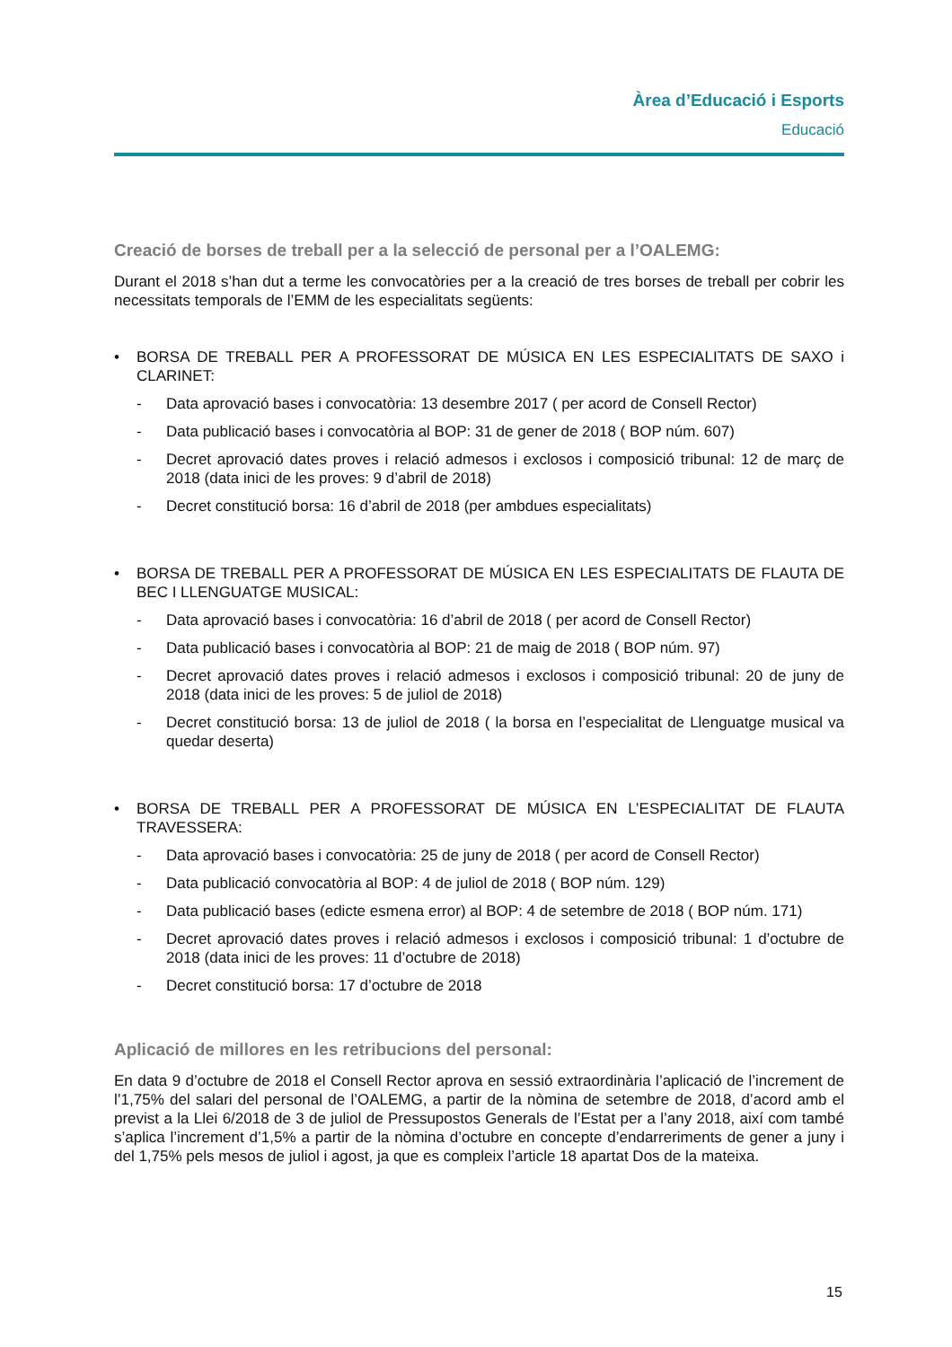Àrea d’Educació i Esports
Educació
Creació de borses de treball per a la selecció de personal per a l’OALEMG:
Durant el 2018 s’han dut a terme les convocatòries per a la creació de tres borses de treball per cobrir les necessitats temporals de l’EMM de les especialitats següents:
• BORSA DE TREBALL PER A PROFESSORAT DE MÚSICA EN LES ESPECIALITATS DE SAXO i CLARINET:
- Data aprovació bases i convocatòria: 13 desembre 2017 ( per acord de Consell Rector)
- Data publicació bases i convocatòria al BOP: 31 de gener de 2018 ( BOP núm. 607)
- Decret aprovació dates proves i relació admesos i exclosos i composició tribunal: 12 de març de 2018 (data inici de les proves: 9 d’abril de 2018)
- Decret constitució borsa: 16 d’abril de 2018 (per ambdues especialitats)
• BORSA DE TREBALL PER A PROFESSORAT DE MÚSICA EN LES ESPECIALITATS DE FLAUTA DE BEC I LLENGUATGE MUSICAL:
- Data aprovació bases i convocatòria: 16 d’abril de 2018 ( per acord de Consell Rector)
- Data publicació bases i convocatòria al BOP: 21 de maig de 2018 ( BOP núm. 97)
- Decret aprovació dates proves i relació admesos i exclosos i composició tribunal: 20 de juny de 2018 (data inici de les proves: 5 de juliol de 2018)
- Decret constitució borsa: 13 de juliol de 2018 ( la borsa en l’especialitat de Llenguatge musical va quedar deserta)
• BORSA DE TREBALL PER A PROFESSORAT DE MÚSICA EN L’ESPECIALITAT DE FLAUTA TRAVESSERA:
- Data aprovació bases i convocatòria: 25 de juny de 2018 ( per acord de Consell Rector)
- Data publicació convocatòria al BOP: 4 de juliol de 2018 ( BOP núm. 129)
- Data publicació bases (edicte esmena error) al BOP: 4 de setembre de 2018 ( BOP núm. 171)
- Decret aprovació dates proves i relació admesos i exclosos i composició tribunal: 1 d’octubre de 2018 (data inici de les proves: 11 d’octubre de 2018)
- Decret constitució borsa: 17 d’octubre de 2018
Aplicació de millores en les retribucions del personal:
En data 9 d’octubre de 2018 el Consell Rector aprova en sessió extraordinària l’aplicació de l’increment de l’1,75% del salari del personal de l’OALEMG, a partir de la nòmina de setembre de 2018, d’acord amb el previst a la Llei 6/2018 de 3 de juliol de Pressupostos Generals de l’Estat per a l’any 2018, així com també s’aplica l’increment d’1,5% a partir de la nòmina d’octubre en concepte d’endarreriments de gener a juny i del 1,75% pels mesos de juliol i agost, ja que es compleix l’article 18 apartat Dos de la mateixa.
15